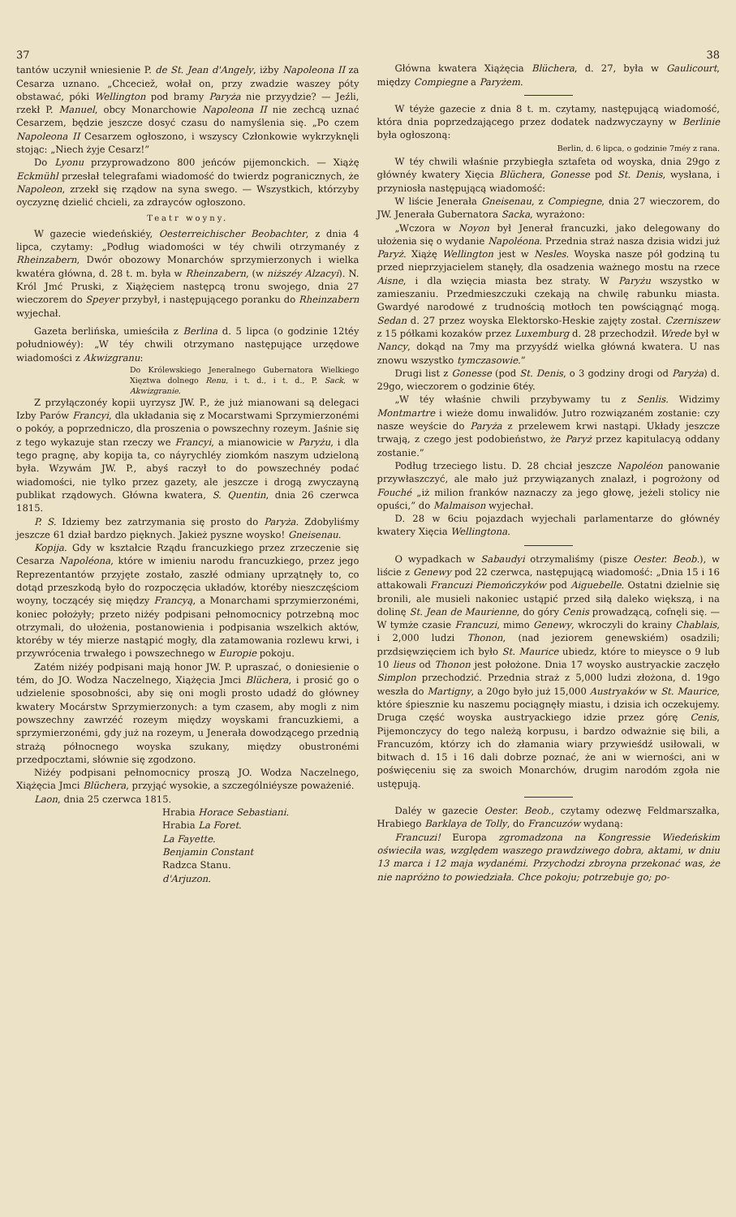37
tantów uczynił wniesienie P. de St. Jean d'Angely, iżby Napoleona II za Cesarza uznano. „Chceciež, wołał on, przy zwadzie waszey póty obstawać, póki Wellington pod bramy Paryża nie przyydzie? — Jeźli, rzekł P. Manuel, obcy Monarchowie Napoleona II nie zechcą uznać Cesarzem, będzie jeszcze dosyć czasu do namyślenia się. „Po czem Napoleona II Cesarzem ogłoszono, i wszyscy Członkowie wykrzyknęli stojąc: „Niech żyje Cesarz!”
Do Lyonu przyprowadzono 800 jeńców pijemonckich. — Xiążę Eckmühl przesłał telegrafami wiadomość do twierdz pogranicznych, że Napoleon, zrzekł się rządow na syna swego. — Wszystkich, którzyby oyczyznę dzielić chcieli, za zdrayców ogłoszono.
Teatr woyny.
W gazecie wiedeńskiéy, Oesterreichischer Beobachter, z dnia 4 lipca, czytamy: „Podług wiadomości w téy chwili otrzymanéy z Rheinzabern, Dwór obozowy Monarchów sprzymierzonych i wielka kwatéra główna, d. 28 t. m. była w Rheinzabern, (w niższéy Alzacyi). N. Król Jmć Pruski, z Xiążęciem następcą tronu swojego, dnia 27 wieczorem do Speyer przybył, i następującego poranku do Rheinzabern wyjechał.
Gazeta berlińska, umieściła z Berlina d. 5 lipca (o godzinie 12téy południowéy): „W téy chwili otrzymano następujące urzędowe wiadomości z Akwizgranu:
Do Królewskiego Jeneralnego Gubernatora Wielkiego Xięztwa dolnego Renu, i t. d., i t. d., P. Sack, w Akwizgranie.
Z przyłączonéy kopii uyrzysz JW. P., że już mianowani są delegaci Izby Parów Francyi, dla układania się z Mocarstwami Sprzymierzonémi o pokóy, a poprzedniczo, dla proszenia o powszechny rozeym. Jaśnie się z tego wykazuje stan rzeczy we Francyi, a mianowicie w Paryżu, i dla tego pragnę, aby kopija ta, co náyrychléy ziomkóm naszym udzieloną była. Wzywám JW. P., abyś raczył to do powszechnéy podać wiadomości, nie tylko przez gazety, ale jeszcze i drogą zwyczayną publikat rządowych. Główna kwatera, S. Quentin, dnia 26 czerwca 1815.
P. S. Idziemy bez zatrzymania się prosto do Paryża. Zdobyliśmy jeszcze 61 dział bardzo pięknych. Jakież pyszne woysko! Gneisenau.
Kopija. Gdy w kształcie Rządu francuzkiego przez zrzeczenie się Cesarza Napoléona, które w imieniu narodu francuzkiego, przez jego Reprezentantów przyjęte zostało, zaszłé odmiany uprzątnęły to, co dotąd przeszkodą było do rozpoczęcia układów, ktoréby nieszczęściom woyny, toczącéy się między Francyą, a Monarchami sprzymierzonémi, koniec położyły; przeto niżéy podpisani pełnomocnicy potrzebną moc otrzymali, do ułożenia, postanowienia i podpisania wszelkich aktów, ktoréby w téy mierze nastąpić mogły, dla zatamowania rozlewu krwi, i przywrócenia trwałego i powszechnego w Europie pokoju.
Zatém niżéy podpisani mają honor JW. P. upraszać, o doniesienie o tém, do JO. Wodza Naczelnego, Xiążęcia Jmci Blüchera, i prosić go o udzielenie sposobności, aby się oni mogli prosto udadź do główney kwatery Mocárstw Sprzymierzonych: a tym czasem, aby mogli z nim powszechny zawrzéć rozeym między woyskami francuzkiemi, a sprzymierzonémi, gdy już na rozeym, u Jenerała dowodzącego przednią strażą północnego woyska szukany, między obustronémi przedpocztami, słównie się zgodzono.
Niżéy podpisani pełnomocnicy proszą JO. Wodza Naczelnego, Xiążęcia Jmci Blüchera, przyjąć wysokie, a szczególniéysze poważenié.
Laon, dnia 25 czerwca 1815.
Hrabia Horace Sebastiani.
Hrabia La Foret.
La Fayette.
Benjamin Constant
Radzca Stanu.
d'Arjuzon.
38
Główna kwatera Xiążęcia Blüchera, d. 27, była w Gaulicourt, między Compiegne a Paryżem.
W téyże gazecie z dnia 8 t. m. czytamy, następującą wiadomość, która dnia poprzedzającego przez dodatek nadzwyczayny w Berlinie była ogłoszoną:
Berlin, d. 6 lipca, o godzinie 7méy z rana.
W téy chwili właśnie przybiegła sztafeta od woyska, dnia 29go z głównéy kwatery Xięcia Blüchera, Gonesse pod St. Denis, wysłana, i przyniosła następującą wiadomość:
W liście Jenerała Gneisenau, z Compiegne, dnia 27 wieczorem, do JW. Jenerała Gubernatora Sacka, wyrażono:
„Wczora w Noyon był Jenerał francuzki, jako delegowany do ułożenia się o wydanie Napoléona. Przednia straż nasza dzisia widzi już Paryż. Xiążę Wellington jest w Nesles. Woyska nasze pół godziną tu przed nieprzyjacielem stanęły, dla osadzenia ważnego mostu na rzece Aisne, i dla wzięcia miasta bez straty. W Paryżu wszystko w zamieszaniu. Przedmieszczuki czekają na chwilę rabunku miasta. Gwardyé narodowé z trudnością motłoch ten powściągnąć mogą. Sedan d. 27 przez woyska Elektorsko-Heskie zajęty został. Czerniszew z 15 półkami kozaków przez Luxemburg d. 28 przechodził. Wrede był w Nancy, dokąd na 7my ma przyyśdź wielka główná kwatera. U nas znowu wszystko tymczasowie.”
Drugi list z Gonesse (pod St. Denis, o 3 godziny drogi od Paryża) d. 29go, wieczorem o godzinie 6téy.
„W téy właśnie chwili przybywamy tu z Senlis. Widzimy Montmartre i wieże domu inwalidów. Jutro rozwiązaném zostanie: czy nasze weyście do Paryża z przelewem krwi nastąpi. Układy jeszcze trwają, z czego jest podobieństwo, że Paryż przez kapitulacyą oddany zostanie.”
Podług trzeciego listu. D. 28 chciał jeszcze Napoléon panowanie przywłaszczyć, ale mało już przywiązanych znalazł, i pogrożony od Fouché „iż milion franków naznaczy za jego głowę, jeżeli stolicy nie opuści,” do Malmaison wyjechał.
D. 28 w 6ciu pojazdach wyjechali parlamentarze do głównéy kwatery Xięcia Wellingtona.
O wypadkach w Sabaudyi otrzymaliśmy (pisze Oester. Beob.), w liście z Genewy pod 22 czerwca, następującą wiadomość: „Dnia 15 i 16 attakowali Francuzi Piemończyków pod Aiguebelle. Ostatni dzielnie się bronili, ale musieli nakoniec ustąpić przed siłą daleko większą, i na dolinę St. Jean de Maurienne, do góry Cenis prowadzącą, cofnęli się. — W tymże czasie Francuzi, mimo Genewy, wkroczyli do krainy Chablais, i 2,000 ludzi Thonon, (nad jeziorem genewskiém) osadzili; przdsięwzięciem ich było St. Maurice ubiedz, które to mieysce o 9 lub 10 lieus od Thonon jest położone. Dnia 17 woysko austryackie zaczęło Simplon przechodzić. Przednia straż z 5,000 ludzi złożona, d. 19go weszła do Martigny, a 20go było już 15,000 Austryaków w St. Maurice, które śpiesznie ku naszemu pociągnęły miastu, i dzisia ich oczekujemy. Druga część woyska austryackiego idzie przez górę Cenis, Pijemonczycy do tego należą korpusu, i bardzo odważnie się bili, a Francuzóm, którzy ich do złamania wiary przywieśdź usiłowali, w bitwach d. 15 i 16 dali dobrze poznać, że ani w wierności, ani w poświęceniu się za swoich Monarchów, drugim narodóm zgoła nie ustępują.
Daléy w gazecie Oester. Beob., czytamy odezwę Feldmarszałka, Hrabiego Barklaya de Tolly, do Francuzów wydaną:
Francuzi! Europa zgromadzona na Kongressie Wiedeńskim oświeciła was, względem waszego prawdziwego dobra, aktami, w dniu 13 marca i 12 maja wydanémi. Przychodzi zbroyna przekonać was, że nie napróżno to powiedziała. Chce pokoju; potrzebuje go; po-